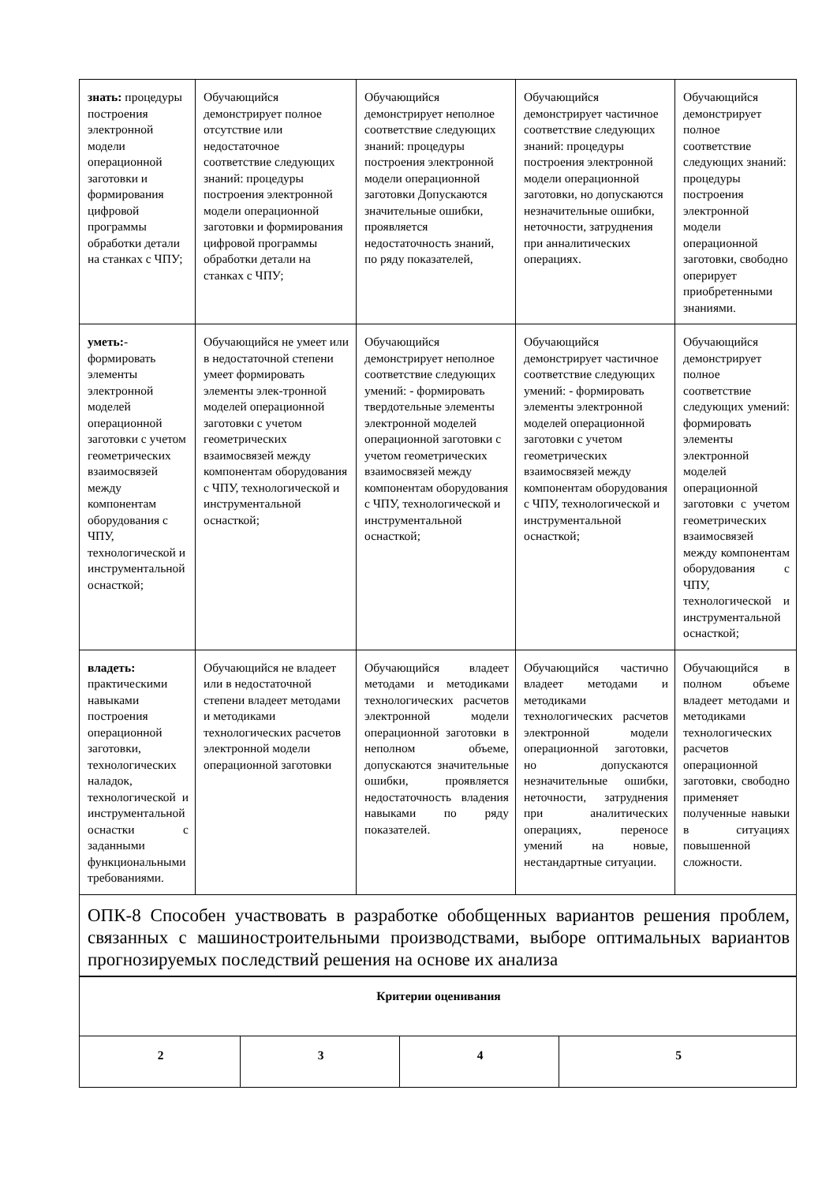| знать: процедуры построения электронной модели операционной заготовки и формирования цифровой программы обработки детали на станках с ЧПУ; | Обучающийся демонстрирует полное отсутствие или недостаточное соответствие следующих знаний: процедуры построения электронной модели операционной заготовки и формирования цифровой программы обработки детали на станках с ЧПУ; | Обучающийся демонстрирует неполное соответствие следующих знаний: процедуры построения электронной модели операционной заготовки Допускаются значительные ошибки, проявляется недостаточность знаний, по ряду показателей, | Обучающийся демонстрирует частичное соответствие следующих знаний: процедуры построения электронной модели операционной заготовки, но допускаются незначительные ошибки, неточности, затруднения при аннали­тических операциях. | Обучающийся демонстрирует полное соответствие следующих знаний: процедуры построения электронной модели операционной заготовки, свободно оперирует приобретенными знаниями. |
| уметь: - формировать элементы электронной моделей операционной заготовки с учетом геометрических взаимосвязей между компонентам оборудования с ЧПУ, технологической и инструментальной оснасткой; | Обучающийся не умеет или в недостаточной степени умеет формировать элементы элек-тронной моделей операционной заготовки с учетом геометрических взаимосвязей между компонентам оборудования с ЧПУ, технологической и инструментальной оснасткой; | Обучающийся демонстрирует неполное соответствие следующих умений: - формировать твердотельные элементы электронной моделей операционной заготовки с учетом геометрических взаимосвязей между компонентам оборудования с ЧПУ, технологической и инструментальной оснасткой; | Обучающийся демонстрирует частичное соответствие следующих умений: - формировать элементы электронной моделей операционной заготовки с учетом геометрических взаимосвязей между компонентам оборудования с ЧПУ, технологической и инструментальной оснасткой; | Обучающийся демонстрирует полное соответствие следующих умений: формировать элементы электронной моделей операционной заготовки с учетом геометрических взаимосвязей между компонентам оборудования с ЧПУ, технологической и инструментальной оснасткой; |
| владеть: практическими навыками построения операционной заготовки, технологических наладок, технологической и инструментальной оснастки с заданными функциональными требованиями. | Обучающийся не владеет или в недостаточной степени владеет методами и методиками технологических расчетов электронной модели операционной заготовки | Обучающийся владеет методами и методиками технологических расчетов электронной модели операционной заготовки в неполном объеме, допускаются значительные ошибки, проявляется недостаточность владения навыками по ряду показателей. | Обучающийся частично владеет методами и методиками технологических расчетов электронной модели операционной заготовки, но допускаются незначительные ошибки, неточности, затруднения при аналитических операциях, переносе умений на новые, нестандартные ситуации. | Обучающийся в полном объеме владеет методами и методиками технологических расчетов операционной заготовки, свободно применяет полученные навыки в ситуациях повышенной сложности. |
| ОПК-8 Способен участвовать в разработке обобщенных вариантов решения проблем, связанных с машиностроительными производствами, выборе оптимальных вариантов прогнозируемых последствий решения на основе их анализа | | | | |
| Критерии оценивания | | | |
| 2 | 3 | 4 | 5 |